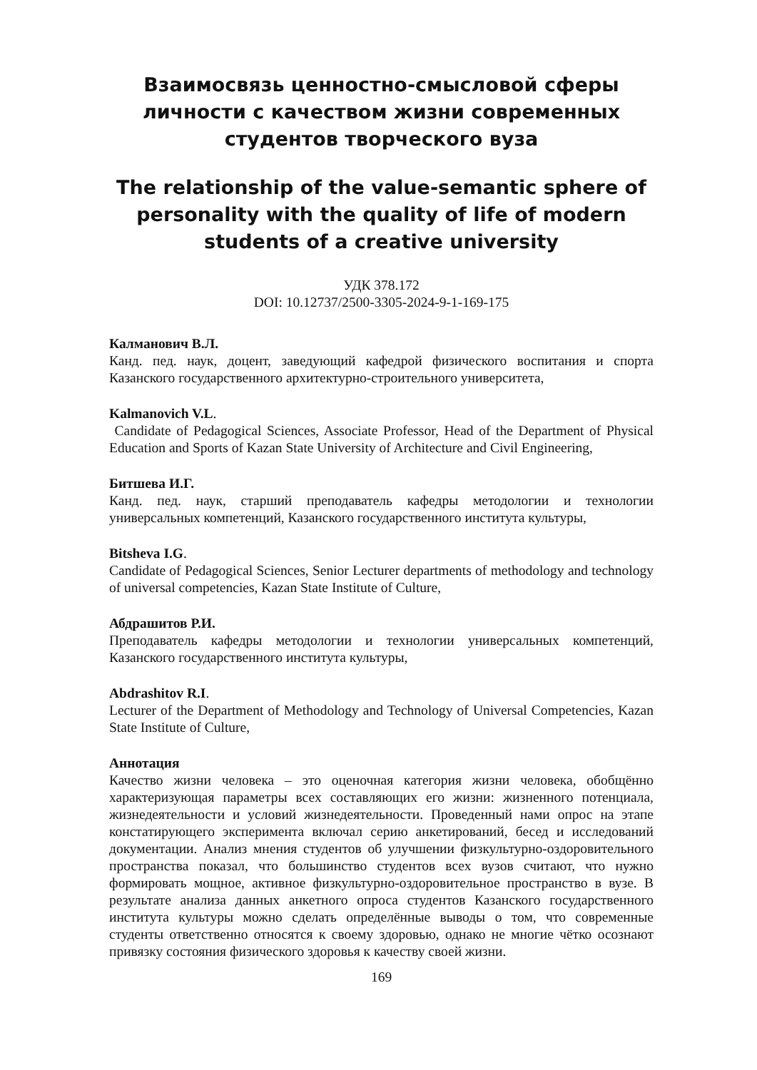Взаимосвязь ценностно-смысловой сферы личности с качеством жизни современных студентов творческого вуза
The relationship of the value-semantic sphere of personality with the quality of life of modern students of a creative university
УДК 378.172
DOI: 10.12737/2500-3305-2024-9-1-169-175
Калманович В.Л.
Канд. пед. наук, доцент, заведующий кафедрой физического воспитания и спорта Казанского государственного архитектурно-строительного университета,
Kalmanovich V.L.
Candidate of Pedagogical Sciences, Associate Professor, Head of the Department of Physical Education and Sports of Kazan State University of Architecture and Civil Engineering,
Битшева И.Г.
Канд. пед. наук, старший преподаватель кафедры методологии и технологии универсальных компетенций, Казанского государственного института культуры,
Bitsheva I.G.
Candidate of Pedagogical Sciences, Senior Lecturer departments of methodology and technology of universal competencies, Kazan State Institute of Culture,
Абдрашитов Р.И.
Преподаватель кафедры методологии и технологии универсальных компетенций, Казанского государственного института культуры,
Abdrashitov R.I.
Lecturer of the Department of Methodology and Technology of Universal Competencies, Kazan State Institute of Culture,
Аннотация
Качество жизни человека – это оценочная категория жизни человека, обобщённо характеризующая параметры всех составляющих его жизни: жизненного потенциала, жизнедеятельности и условий жизнедеятельности. Проведенный нами опрос на этапе констатирующего эксперимента включал серию анкетирований, бесед и исследований документации. Анализ мнения студентов об улучшении физкультурно-оздоровительного пространства показал, что большинство студентов всех вузов считают, что нужно формировать мощное, активное физкультурно-оздоровительное пространство в вузе. В результате анализа данных анкетного опроса студентов Казанского государственного института культуры можно сделать определённые выводы о том, что современные студенты ответственно относятся к своему здоровью, однако не многие чётко осознают привязку состояния физического здоровья к качеству своей жизни.
169